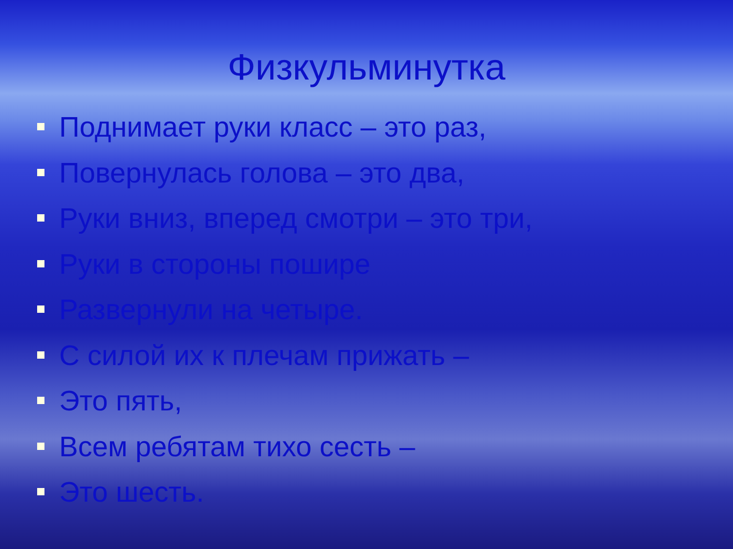Физкульминутка
Поднимает руки класс – это раз,
Повернулась голова – это два,
Руки вниз, вперед смотри – это три,
Руки в стороны пошире
Развернули на четыре.
С силой их к плечам прижать –
Это пять,
Всем ребятам тихо сесть –
Это шесть.